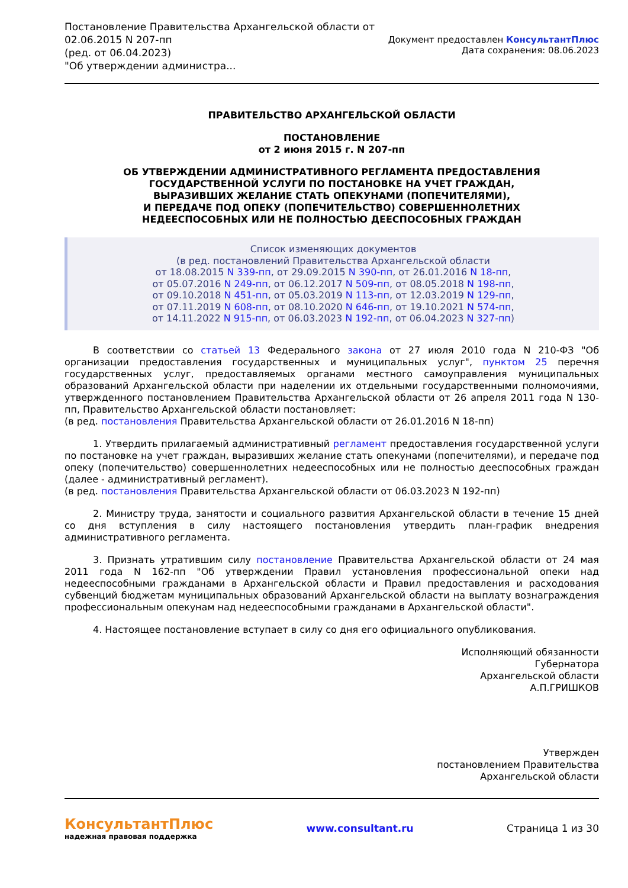Постановление Правительства Архангельской области от
02.06.2015 N 207-пп
(ред. от 06.04.2023)
"Об утверждении администра...
Документ предоставлен КонсультантПлюс
Дата сохранения: 08.06.2023
ПРАВИТЕЛЬСТВО АРХАНГЕЛЬСКОЙ ОБЛАСТИ
ПОСТАНОВЛЕНИЕ
от 2 июня 2015 г. N 207-пп
ОБ УТВЕРЖДЕНИИ АДМИНИСТРАТИВНОГО РЕГЛАМЕНТА ПРЕДОСТАВЛЕНИЯ
ГОСУДАРСТВЕННОЙ УСЛУГИ ПО ПОСТАНОВКЕ НА УЧЕТ ГРАЖДАН,
ВЫРАЗИВШИХ ЖЕЛАНИЕ СТАТЬ ОПЕКУНАМИ (ПОПЕЧИТЕЛЯМИ),
И ПЕРЕДАЧЕ ПОД ОПЕКУ (ПОПЕЧИТЕЛЬСТВО) СОВЕРШЕННОЛЕТНИХ
НЕДЕЕСПОСОБНЫХ ИЛИ НЕ ПОЛНОСТЬЮ ДЕЕСПОСОБНЫХ ГРАЖДАН
Список изменяющих документов
(в ред. постановлений Правительства Архангельской области
от 18.08.2015 N 339-пп, от 29.09.2015 N 390-пп, от 26.01.2016 N 18-пп,
от 05.07.2016 N 249-пп, от 06.12.2017 N 509-пп, от 08.05.2018 N 198-пп,
от 09.10.2018 N 451-пп, от 05.03.2019 N 113-пп, от 12.03.2019 N 129-пп,
от 07.11.2019 N 608-пп, от 08.10.2020 N 646-пп, от 19.10.2021 N 574-пп,
от 14.11.2022 N 915-пп, от 06.03.2023 N 192-пп, от 06.04.2023 N 327-пп)
В соответствии со статьей 13 Федерального закона от 27 июля 2010 года N 210-ФЗ "Об организации предоставления государственных и муниципальных услуг", пунктом 25 перечня государственных услуг, предоставляемых органами местного самоуправления муниципальных образований Архангельской области при наделении их отдельными государственными полномочиями, утвержденного постановлением Правительства Архангельской области от 26 апреля 2011 года N 130-пп, Правительство Архангельской области постановляет:
(в ред. постановления Правительства Архангельской области от 26.01.2016 N 18-пп)
1. Утвердить прилагаемый административный регламент предоставления государственной услуги по постановке на учет граждан, выразивших желание стать опекунами (попечителями), и передаче под опеку (попечительство) совершеннолетних недееспособных или не полностью дееспособных граждан (далее - административный регламент).
(в ред. постановления Правительства Архангельской области от 06.03.2023 N 192-пп)
2. Министру труда, занятости и социального развития Архангельской области в течение 15 дней со дня вступления в силу настоящего постановления утвердить план-график внедрения административного регламента.
3. Признать утратившим силу постановление Правительства Архангельской области от 24 мая 2011 года N 162-пп "Об утверждении Правил установления профессиональной опеки над недееспособными гражданами в Архангельской области и Правил предоставления и расходования субвенций бюджетам муниципальных образований Архангельской области на выплату вознаграждения профессиональным опекунам над недееспособными гражданами в Архангельской области".
4. Настоящее постановление вступает в силу со дня его официального опубликования.
Исполняющий обязанности
Губернатора
Архангельской области
А.П.ГРИШКОВ
Утвержден
постановлением Правительства
Архангельской области
КонсультантПлюс
надежная правовая поддержка
www.consultant.ru Страница 1 из 30